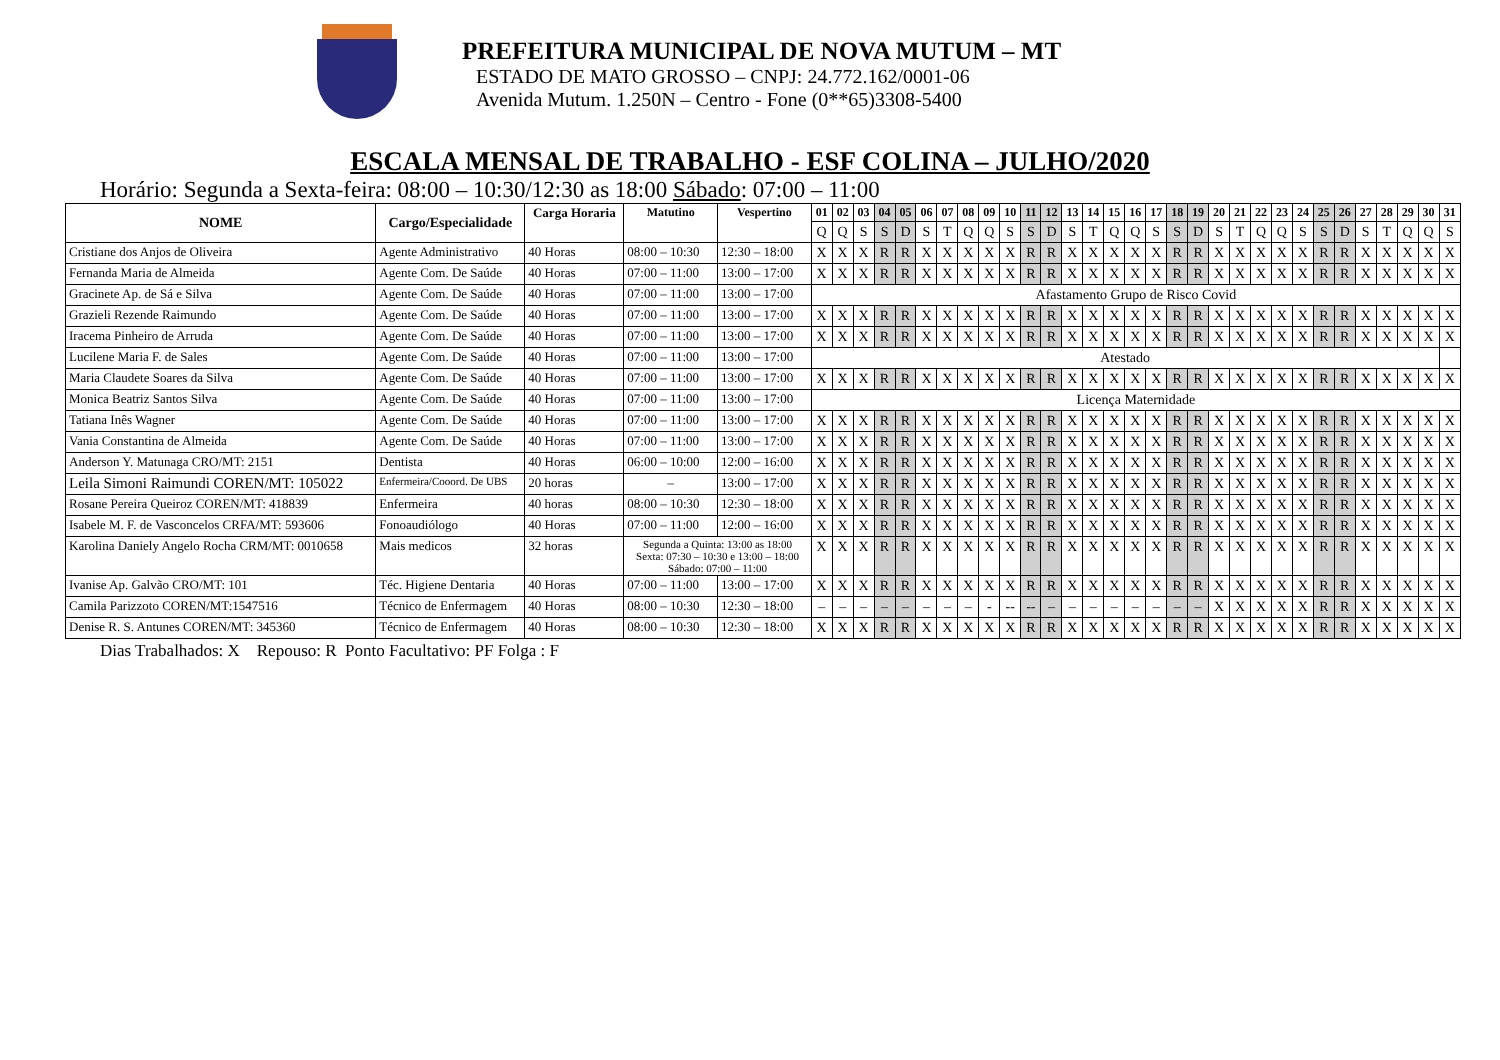PREFEITURA MUNICIPAL DE NOVA MUTUM – MT
ESTADO DE MATO GROSSO – CNPJ: 24.772.162/0001-06
Avenida Mutum. 1.250N – Centro - Fone (0**65)3308-5400
ESCALA MENSAL DE TRABALHO - ESF COLINA – JULHO/2020
Horário: Segunda a Sexta-feira: 08:00 – 10:30/12:30 as 18:00 Sábado: 07:00 – 11:00
| NOME | Cargo/Especialidade | Carga Horaria | Matutino | Vespertino | 01 | 02 | 03 | 04 | 05 | 06 | 07 | 08 | 09 | 10 | 11 | 12 | 13 | 14 | 15 | 16 | 17 | 18 | 19 | 20 | 21 | 22 | 23 | 24 | 25 | 26 | 27 | 28 | 29 | 30 | 31 |
| --- | --- | --- | --- | --- | --- | --- | --- | --- | --- | --- | --- | --- | --- | --- | --- | --- | --- | --- | --- | --- | --- | --- | --- | --- | --- | --- | --- | --- | --- | --- | --- | --- | --- | --- | --- |
| | | | | | Q | Q | S | S | D | S | T | Q | Q | S | S | D | S | T | Q | Q | S | S | D | S | T | Q | Q | S | S | D | S | T | Q | Q | S |
| Cristiane dos Anjos de Oliveira | Agente Administrativo | 40 Horas | 08:00 – 10:30 | 12:30 – 18:00 | X | X | X | R | R | X | X | X | X | X | R | R | X | X | X | X | X | R | R | X | X | X | X | X | R | R | X | X | X | X | X |
| Fernanda Maria de Almeida | Agente Com. De Saúde | 40 Horas | 07:00 – 11:00 | 13:00 – 17:00 | X | X | X | R | R | X | X | X | X | X | R | R | X | X | X | X | X | R | R | X | X | X | X | X | R | R | X | X | X | X | X |
| Gracinete Ap. de Sá e Silva | Agente Com. De Saúde | 40 Horas | 07:00 – 11:00 | 13:00 – 17:00 | Afastamento Grupo de Risco Covid | | | | | | | | | | | | | | | | | | | | | | | | | | | | | | |
| Grazieli Rezende Raimundo | Agente Com. De Saúde | 40 Horas | 07:00 – 11:00 | 13:00 – 17:00 | X | X | X | R | R | X | X | X | X | X | R | R | X | X | X | X | X | R | R | X | X | X | X | X | R | R | X | X | X | X | X |
| Iracema Pinheiro de Arruda | Agente Com. De Saúde | 40 Horas | 07:00 – 11:00 | 13:00 – 17:00 | X | X | X | R | R | X | X | X | X | X | R | R | X | X | X | X | X | R | R | X | X | X | X | X | R | R | X | X | X | X | X |
| Lucilene Maria F. de Sales | Agente Com. De Saúde | 40 Horas | 07:00 – 11:00 | 13:00 – 17:00 | Atestado | | | | | | | | | | | | | | | | | | | | | | | | | | | | | | |
| Maria Claudete Soares da Silva | Agente Com. De Saúde | 40 Horas | 07:00 – 11:00 | 13:00 – 17:00 | X | X | X | R | R | X | X | X | X | X | R | R | X | X | X | X | X | R | R | X | X | X | X | X | R | R | X | X | X | X | X |
| Monica Beatriz Santos Silva | Agente Com. De Saúde | 40 Horas | 07:00 – 11:00 | 13:00 – 17:00 | Licença Maternidade | | | | | | | | | | | | | | | | | | | | | | | | | | | | | | |
| Tatiana Inês Wagner | Agente Com. De Saúde | 40 Horas | 07:00 – 11:00 | 13:00 – 17:00 | X | X | X | R | R | X | X | X | X | X | R | R | X | X | X | X | X | R | R | X | X | X | X | X | R | R | X | X | X | X | X |
| Vania Constantina de Almeida | Agente Com. De Saúde | 40 Horas | 07:00 – 11:00 | 13:00 – 17:00 | X | X | X | R | R | X | X | X | X | X | R | R | X | X | X | X | X | R | R | X | X | X | X | X | R | R | X | X | X | X | X |
| Anderson Y. Matunaga CRO/MT: 2151 | Dentista | 40 Horas | 06:00 – 10:00 | 12:00 – 16:00 | X | X | X | R | R | X | X | X | X | X | R | R | X | X | X | X | X | R | R | X | X | X | X | X | R | R | X | X | X | X | X |
| Leila Simoni Raimundi COREN/MT: 105022 | Enfermeira/Cooord. De UBS | 20 horas | – | 13:00 – 17:00 | X | X | X | R | R | X | X | X | X | X | R | R | X | X | X | X | X | R | R | X | X | X | X | X | R | R | X | X | X | X | X |
| Rosane Pereira Queiroz COREN/MT: 418839 | Enfermeira | 40 horas | 08:00 – 10:30 | 12:30 – 18:00 | X | X | X | R | R | X | X | X | X | X | R | R | X | X | X | X | X | R | R | X | X | X | X | X | R | R | X | X | X | X | X |
| Isabele M. F. de Vasconcelos CRFA/MT: 593606 | Fonoaudiólogo | 40 Horas | 07:00 – 11:00 | 12:00 – 16:00 | X | X | X | R | R | X | X | X | X | X | R | R | X | X | X | X | X | R | R | X | X | X | X | X | R | R | X | X | X | X | X |
| Karolina Daniely Angelo Rocha CRM/MT: 0010658 | Mais medicos | 32 horas | Segunda a Quinta: 13:00 as 18:00 Sexta: 07:30 – 10:30 e 13:00 – 18:00 Sábado: 07:00 – 11:00 | | X | X | X | R | R | X | X | X | X | X | R | R | X | X | X | X | X | R | R | X | X | X | X | X | R | R | X | X | X | X | X |
| Ivanise Ap. Galvão CRO/MT: 101 | Téc. Higiene Dentaria | 40 Horas | 07:00 – 11:00 | 13:00 – 17:00 | X | X | X | R | R | X | X | X | X | X | R | R | X | X | X | X | X | R | R | X | X | X | X | X | R | R | X | X | X | X | X |
| Camila Parizzoto COREN/MT:1547516 | Técnico de Enfermagem | 40 Horas | 08:00 – 10:30 | 12:30 – 18:00 | – | – | – | – | – | – | – | – | - | -- | -- | – | – | – | – | – | – | – | – | X | X | X | X | X | R | R | X | X | X | X | X |
| Denise R. S. Antunes COREN/MT: 345360 | Técnico de Enfermagem | 40 Horas | 08:00 – 10:30 | 12:30 – 18:00 | X | X | X | R | R | X | X | X | X | X | R | R | X | X | X | X | X | R | R | X | X | X | X | X | R | R | X | X | X | X | X |
Dias Trabalhados: X Repouso: R Ponto Facultativo: PF Folga : F